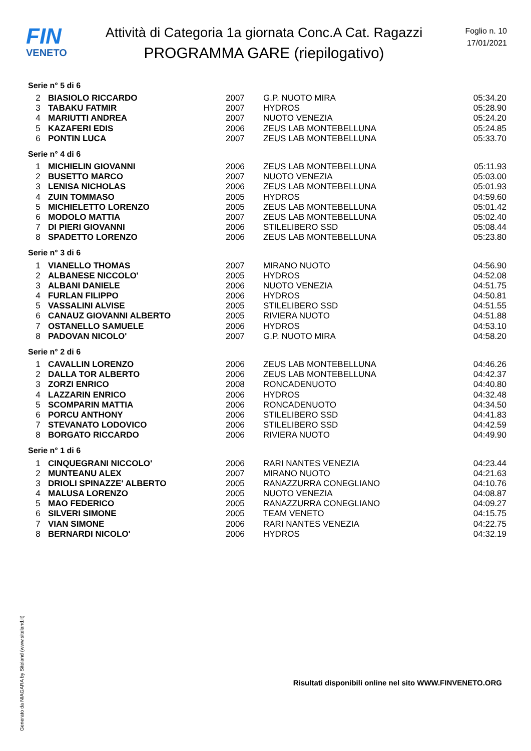FIN
VENETO
Attività di Categoria 1a giornata Conc.A Cat. Ragazzi
PROGRAMMA GARE (riepilogativo)
Foglio n. 10
17/01/2021
| Serie n° 5 di 6 | | | | |
| 2 | BIASIOLO RICCARDO | 2007 | G.P. NUOTO MIRA | 05:34.20 |
| 3 | TABAKU FATMIR | 2007 | HYDROS | 05:28.90 |
| 4 | MARIUTTI ANDREA | 2007 | NUOTO VENEZIA | 05:24.20 |
| 5 | KAZAFERI EDIS | 2006 | ZEUS LAB MONTEBELLUNA | 05:24.85 |
| 6 | PONTIN LUCA | 2007 | ZEUS LAB MONTEBELLUNA | 05:33.70 |
| Serie n° 4 di 6 | | | | |
| 1 | MICHIELIN GIOVANNI | 2006 | ZEUS LAB MONTEBELLUNA | 05:11.93 |
| 2 | BUSETTO MARCO | 2007 | NUOTO VENEZIA | 05:03.00 |
| 3 | LENISA NICHOLAS | 2006 | ZEUS LAB MONTEBELLUNA | 05:01.93 |
| 4 | ZUIN TOMMASO | 2005 | HYDROS | 04:59.60 |
| 5 | MICHIELETTO LORENZO | 2005 | ZEUS LAB MONTEBELLUNA | 05:01.42 |
| 6 | MODOLO MATTIA | 2007 | ZEUS LAB MONTEBELLUNA | 05:02.40 |
| 7 | DI PIERI GIOVANNI | 2006 | STILELIBERO SSD | 05:08.44 |
| 8 | SPADETTO LORENZO | 2006 | ZEUS LAB MONTEBELLUNA | 05:23.80 |
| Serie n° 3 di 6 | | | | |
| 1 | VIANELLO THOMAS | 2007 | MIRANO NUOTO | 04:56.90 |
| 2 | ALBANESE NICCOLO' | 2005 | HYDROS | 04:52.08 |
| 3 | ALBANI DANIELE | 2006 | NUOTO VENEZIA | 04:51.75 |
| 4 | FURLAN FILIPPO | 2006 | HYDROS | 04:50.81 |
| 5 | VASSALINI ALVISE | 2005 | STILELIBERO SSD | 04:51.55 |
| 6 | CANAUZ GIOVANNI ALBERTO | 2005 | RIVIERA NUOTO | 04:51.88 |
| 7 | OSTANELLO SAMUELE | 2006 | HYDROS | 04:53.10 |
| 8 | PADOVAN NICOLO' | 2007 | G.P. NUOTO MIRA | 04:58.20 |
| Serie n° 2 di 6 | | | | |
| 1 | CAVALLIN LORENZO | 2006 | ZEUS LAB MONTEBELLUNA | 04:46.26 |
| 2 | DALLA TOR ALBERTO | 2006 | ZEUS LAB MONTEBELLUNA | 04:42.37 |
| 3 | ZORZI ENRICO | 2008 | RONCADENUOTO | 04:40.80 |
| 4 | LAZZARIN ENRICO | 2006 | HYDROS | 04:32.48 |
| 5 | SCOMPARIN MATTIA | 2006 | RONCADENUOTO | 04:34.50 |
| 6 | PORCU ANTHONY | 2006 | STILELIBERO SSD | 04:41.83 |
| 7 | STEVANATO LODOVICO | 2006 | STILELIBERO SSD | 04:42.59 |
| 8 | BORGATO RICCARDO | 2006 | RIVIERA NUOTO | 04:49.90 |
| Serie n° 1 di 6 | | | | |
| 1 | CINQUEGRANI NICCOLO' | 2006 | RARI NANTES VENEZIA | 04:23.44 |
| 2 | MUNTEANU ALEX | 2007 | MIRANO NUOTO | 04:21.63 |
| 3 | DRIOLI SPINAZZE' ALBERTO | 2005 | RANAZZURRA CONEGLIANO | 04:10.76 |
| 4 | MALUSA LORENZO | 2005 | NUOTO VENEZIA | 04:08.87 |
| 5 | MAO FEDERICO | 2005 | RANAZZURRA CONEGLIANO | 04:09.27 |
| 6 | SILVERI SIMONE | 2005 | TEAM VENETO | 04:15.75 |
| 7 | VIAN SIMONE | 2006 | RARI NANTES VENEZIA | 04:22.75 |
| 8 | BERNARDI NICOLO' | 2006 | HYDROS | 04:32.19 |
Generato da NIAGARA by Siteland (www.siteland.it)
Risultati disponibili online nel sito WWW.FINVENETO.ORG